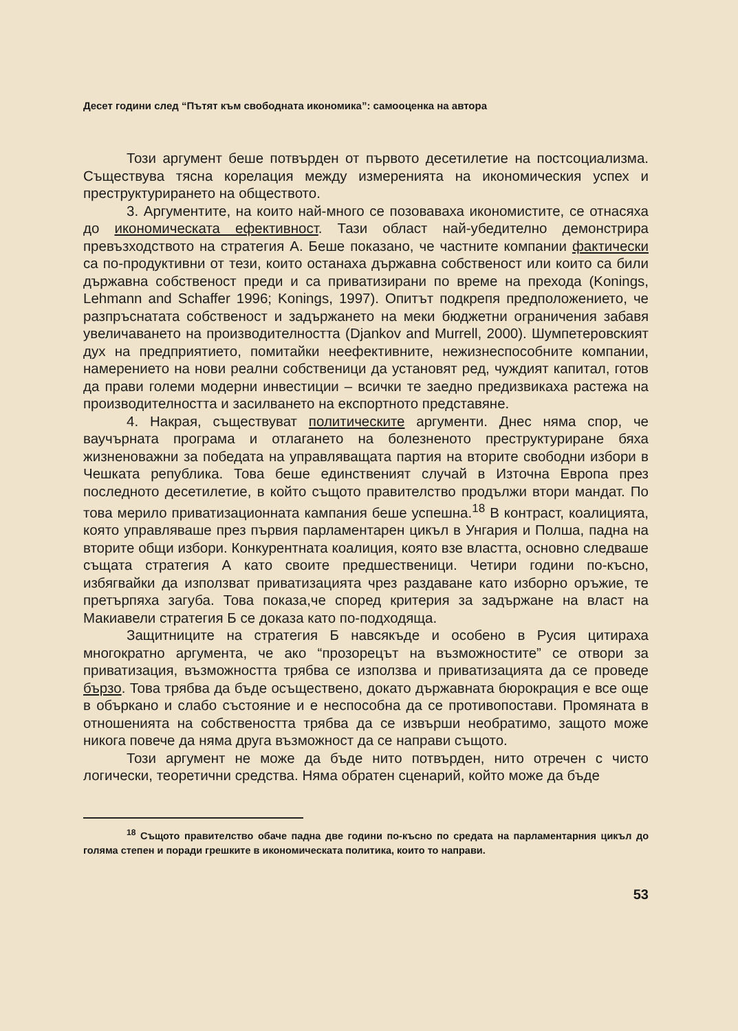Десет години след “Пътят към свободната икономика”: самооценка на автора
Този аргумент беше потвърден от първото десетилетие на постсоциализма. Съществува тясна корелация между измеренията на икономическия успех и преструктурирането на обществото.
3. Аргументите, на които най-много се позоваваха икономистите, се отнасяха до икономическата ефективност. Тази област най-убедително демонстрира превъзходството на стратегия А. Беше показано, че частните компании фактически са по-продуктивни от тези, които останаха държавна собственост или които са били държавна собственост преди и са приватизирани по време на прехода (Konings, Lehmann and Schaffer 1996; Konings, 1997). Опитът подкрепя предположението, че разпръснатата собственост и задържането на меки бюджетни ограничения забавя увеличаването на производителността (Djankov and Murrell, 2000). Шумпетеровският дух на предприятието, помитайки неефективните, нежизнеспособните компании, намерението на нови реални собственици да установят ред, чуждият капитал, готов да прави големи модерни инвестиции – всички те заедно предизвикаха растежа на производителността и засилването на експортното представяне.
4. Накрая, съществуват политическите аргументи. Днес няма спор, че ваучърната програма и отлагането на болезненото преструктуриране бяха жизненоважни за победата на управляващата партия на вторите свободни избори в Чешката република. Това беше единственият случай в Източна Европа през последното десетилетие, в който същото правителство продължи втори мандат. По това мерило приватизационната кампания беше успешна.<sup>18</sup> В контраст, коалицията, която управляваше през първия парламентарен цикъл в Унгария и Полша, падна на вторите общи избори. Конкурентната коалиция, която взе властта, основно следваше същата стратегия А като своите предшественици. Четири години по-късно, избягвайки да използват приватизацията чрез раздаване като изборно оръжие, те претърпяха загуба. Това показа,че според критерия за задържане на власт на Макиавели стратегия Б се доказа като по-подходяща.
Защитниците на стратегия Б навсякъде и особено в Русия цитираха многократно аргумента, че ако “прозорецът на възможностите” се отвори за приватизация, възможността трябва се използва и приватизацията да се проведе бързо. Това трябва да бъде осъществено, докато държавната бюрокрация е все още в объркано и слабо състояние и е неспособна да се противопостави. Промяната в отношенията на собствеността трябва да се извърши необратимо, защото може никога повече да няма друга възможност да се направи същото.
Този аргумент не може да бъде нито потвърден, нито отречен с чисто логически, теоретични средства. Няма обратен сценарий, който може да бъде
<sup>18</sup> Същото правителство обаче падна две години по-късно по средата на парламентарния цикъл до голяма степен и поради грешките в икономическата политика, които то направи.
53